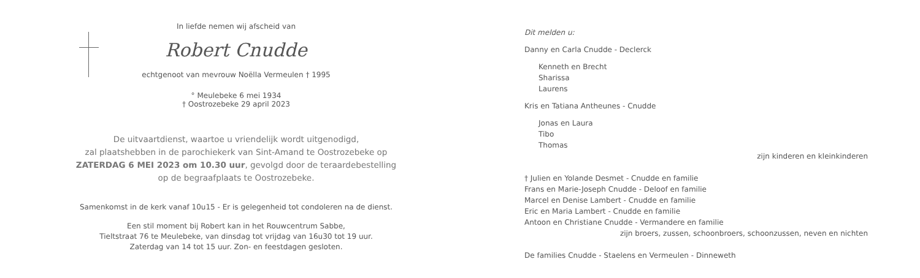In liefde nemen wij afscheid van
Robert Cnudde
echtgenoot van mevrouw Noëlla Vermeulen † 1995
° Meulebeke 6 mei 1934
† Oostrozebeke 29 april 2023
De uitvaartdienst, waartoe u vriendelijk wordt uitgenodigd,
zal plaatshebben in de parochiekerk van Sint-Amand te Oostrozebeke op
ZATERDAG 6 MEI 2023 om 10.30 uur, gevolgd door de teraardebestelling
op de begraafplaats te Oostrozebeke.
Samenkomst in de kerk vanaf 10u15 - Er is gelegenheid tot condoleren na de dienst.
Een stil moment bij Robert kan in het Rouwcentrum Sabbe,
Tieltstraat 76 te Meulebeke, van dinsdag tot vrijdag van 16u30 tot 19 uur.
Zaterdag van 14 tot 15 uur. Zon- en feestdagen gesloten.
Dit melden u:
Danny en Carla Cnudde - Declerck
Kenneth en Brecht
Sharissa
Laurens
Kris en Tatiana Antheunes - Cnudde
Jonas en Laura
Tibo
Thomas
zijn kinderen en kleinkinderen
† Julien en Yolande Desmet - Cnudde en familie
Frans en Marie-Joseph Cnudde - Deloof en familie
Marcel en Denise Lambert - Cnudde en familie
Eric en Maria Lambert - Cnudde en familie
Antoon en Christiane Cnudde - Vermandere en familie
zijn broers, zussen, schoonbroers, schoonzussen, neven en nichten
De families Cnudde - Staelens en Vermeulen - Dinneweth